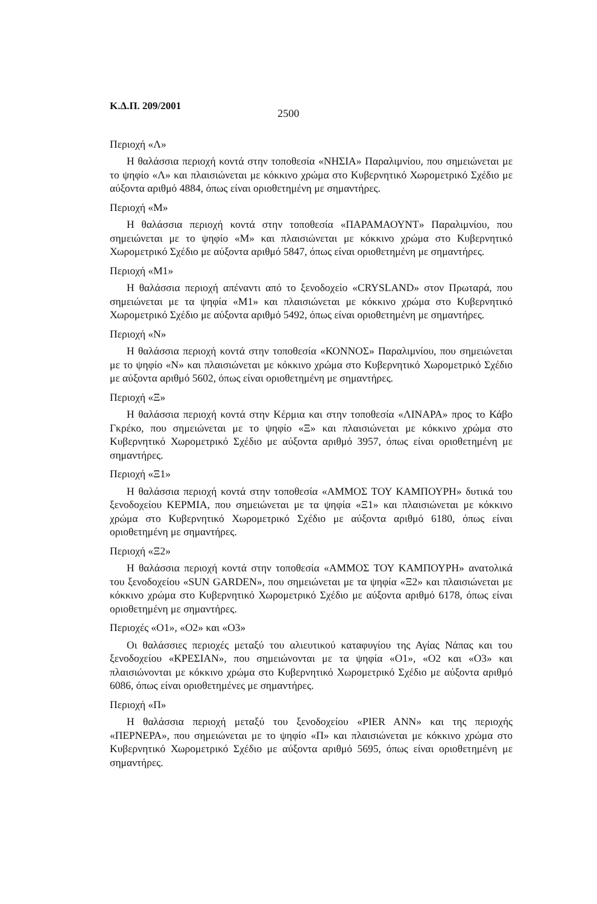Κ.Δ.Π. 209/2001 2500
Περιοχή «Λ»
Η θαλάσσια περιοχή κοντά στην τοποθεσία «ΝΗΣΙΑ» Παραλιμνίου, που σημειώνεται με το ψηφίο «Λ» και πλαισιώνεται με κόκκινο χρώμα στο Κυβερνητικό Χωρομετρικό Σχέδιο με αύξοντα αριθμό 4884, όπως είναι οριοθετημένη με σημαντήρες.
Περιοχή «Μ»
Η θαλάσσια περιοχή κοντά στην τοποθεσία «ΠΑΡΑΜΑΟΥΝΤ» Παραλιμνίου, που σημειώνεται με το ψηφίο «Μ» και πλαισιώνεται με κόκκινο χρώμα στο Κυβερνητικό Χωρομετρικό Σχέδιο με αύξοντα αριθμό 5847, όπως είναι οριοθετημένη με σημαντήρες.
Περιοχή «Μ1»
Η θαλάσσια περιοχή απέναντι από το ξενοδοχείο «CRYSLAND» στον Πρωταρά, που σημειώνεται με τα ψηφία «Μ1» και πλαισιώνεται με κόκκινο χρώμα στο Κυβερνητικό Χωρομετρικό Σχέδιο με αύξοντα αριθμό 5492, όπως είναι οριοθετημένη με σημαντήρες.
Περιοχή «Ν»
Η θαλάσσια περιοχή κοντά στην τοποθεσία «ΚΟΝΝΟΣ» Παραλιμνίου, που σημειώνεται με το ψηφίο «Ν» και πλαισιώνεται με κόκκινο χρώμα στο Κυβερνητικό Χωρομετρικό Σχέδιο με αύξοντα αριθμό 5602, όπως είναι οριοθετημένη με σημαντήρες.
Περιοχή «Ξ»
Η θαλάσσια περιοχή κοντά στην Κέρμια και στην τοποθεσία «ΛΙΝΑΡΑ» προς το Κάβο Γκρέκο, που σημειώνεται με το ψηφίο «Ξ» και πλαισιώνεται με κόκκινο χρώμα στο Κυβερνητικό Χωρομετρικό Σχέδιο με αύξοντα αριθμό 3957, όπως είναι οριοθετημένη με σημαντήρες.
Περιοχή «Ξ1»
Η θαλάσσια περιοχή κοντά στην τοποθεσία «ΑΜΜΟΣ ΤΟΥ ΚΑΜΠΟΥΡΗ» δυτικά του ξενοδοχείου ΚΕΡΜΙΑ, που σημειώνεται με τα ψηφία «Ξ1» και πλαισιώνεται με κόκκινο χρώμα στο Κυβερνητικό Χωρομετρικό Σχέδιο με αύξοντα αριθμό 6180, όπως είναι οριοθετημένη με σημαντήρες.
Περιοχή «Ξ2»
Η θαλάσσια περιοχή κοντά στην τοποθεσία «ΑΜΜΟΣ ΤΟΥ ΚΑΜΠΟΥΡΗ» ανατολικά του ξενοδοχείου «SUN GARDEN», που σημειώνεται με τα ψηφία «Ξ2» και πλαισιώνεται με κόκκινο χρώμα στο Κυβερνητικό Χωρομετρικό Σχέδιο με αύξοντα αριθμό 6178, όπως είναι οριοθετημένη με σημαντήρες.
Περιοχές «Ο1», «Ο2» και «Ο3»
Οι θαλάσσιες περιοχές μεταξύ του αλιευτικού καταφυγίου της Αγίας Νάπας και του ξενοδοχείου «ΚΡΕΣΙΑΝ», που σημειώνονται με τα ψηφία «Ο1», «Ο2 και «Ο3» και πλαισιώνονται με κόκκινο χρώμα στο Κυβερνητικό Χωρομετρικό Σχέδιο με αύξοντα αριθμό 6086, όπως είναι οριοθετημένες με σημαντήρες.
Περιοχή «Π»
Η θαλάσσια περιοχή μεταξύ του ξενοδοχείου «PIER ANN» και της περιοχής «ΠΕΡΝΕΡΑ», που σημειώνεται με το ψηφίο «Π» και πλαισιώνεται με κόκκινο χρώμα στο Κυβερνητικό Χωρομετρικό Σχέδιο με αύξοντα αριθμό 5695, όπως είναι οριοθετημένη με σημαντήρες.